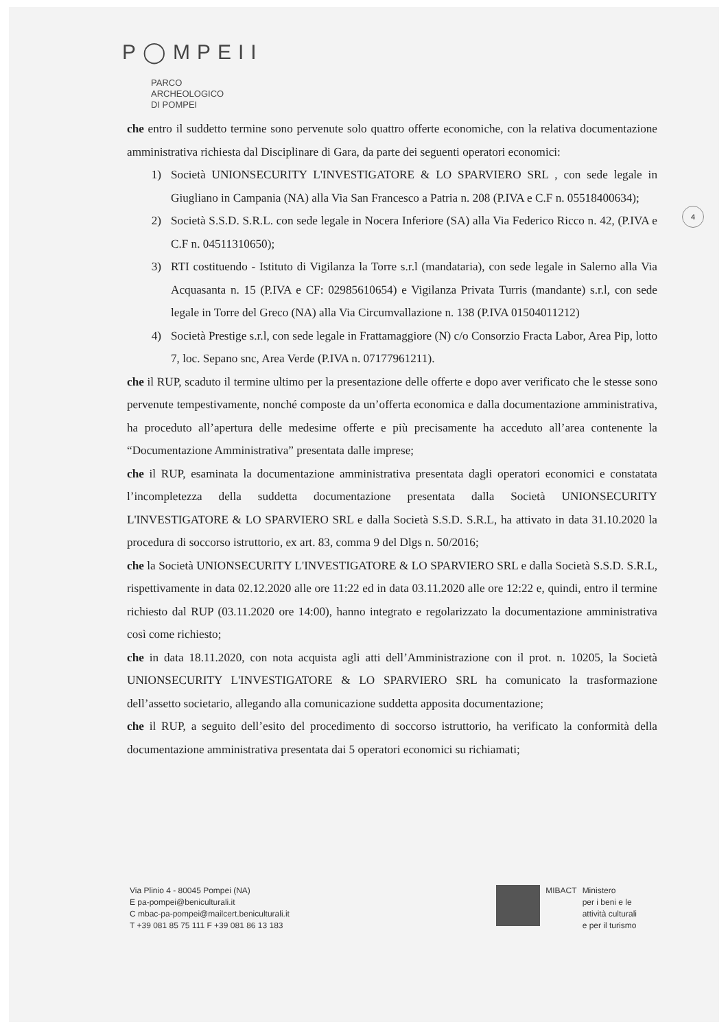P◯MPEII
PARCO
ARCHEOLOGICO
DI POMPEI
4
che entro il suddetto termine sono pervenute solo quattro offerte economiche, con la relativa documentazione amministrativa richiesta dal Disciplinare di Gara, da parte dei seguenti operatori economici:
1) Società UNIONSECURITY L'INVESTIGATORE & LO SPARVIERO SRL , con sede legale in Giugliano in Campania (NA) alla Via San Francesco a Patria n. 208 (P.IVA e C.F n. 05518400634);
2) Società S.S.D. S.R.L. con sede legale in Nocera Inferiore (SA) alla Via Federico Ricco n. 42, (P.IVA e C.F n. 04511310650);
3) RTI costituendo - Istituto di Vigilanza la Torre s.r.l (mandataria), con sede legale in Salerno alla Via Acquasanta n. 15 (P.IVA e CF: 02985610654) e Vigilanza Privata Turris (mandante) s.r.l, con sede legale in Torre del Greco (NA) alla Via Circumvallazione n. 138 (P.IVA 01504011212)
4) Società Prestige s.r.l, con sede legale in Frattamaggiore (N) c/o Consorzio Fracta Labor, Area Pip, lotto 7, loc. Sepano snc, Area Verde (P.IVA n. 07177961211).
che il RUP, scaduto il termine ultimo per la presentazione delle offerte e dopo aver verificato che le stesse sono pervenute tempestivamente, nonché composte da un’offerta economica e dalla documentazione amministrativa, ha proceduto all’apertura delle medesime offerte e più precisamente ha acceduto all’area contenente la “Documentazione Amministrativa” presentata dalle imprese;
che il RUP, esaminata la documentazione amministrativa presentata dagli operatori economici e constatata l’incompletezza della suddetta documentazione presentata dalla Società UNIONSECURITY L'INVESTIGATORE & LO SPARVIERO SRL e dalla Società S.S.D. S.R.L, ha attivato in data 31.10.2020 la procedura di soccorso istruttorio, ex art. 83, comma 9 del Dlgs n. 50/2016;
che la Società UNIONSECURITY L'INVESTIGATORE & LO SPARVIERO SRL e dalla Società S.S.D. S.R.L, rispettivamente in data 02.12.2020 alle ore 11:22 ed in data 03.11.2020 alle ore 12:22 e, quindi, entro il termine richiesto dal RUP (03.11.2020 ore 14:00), hanno integrato e regolarizzato la documentazione amministrativa così come richiesto;
che in data 18.11.2020, con nota acquista agli atti dell’Amministrazione con il prot. n. 10205, la Società UNIONSECURITY L'INVESTIGATORE & LO SPARVIERO SRL ha comunicato la trasformazione dell’assetto societario, allegando alla comunicazione suddetta apposita documentazione;
che il RUP, a seguito dell’esito del procedimento di soccorso istruttorio, ha verificato la conformità della documentazione amministrativa presentata dai 5 operatori economici su richiamati;
Via Plinio 4 - 80045 Pompei (NA)
E pa-pompei@beniculturali.it
C mbac-pa-pompei@mailcert.beniculturali.it
T +39 081 85 75 111 F +39 081 86 13 183
MIBACT Ministero
per i beni e le
attività culturali
e per il turismo